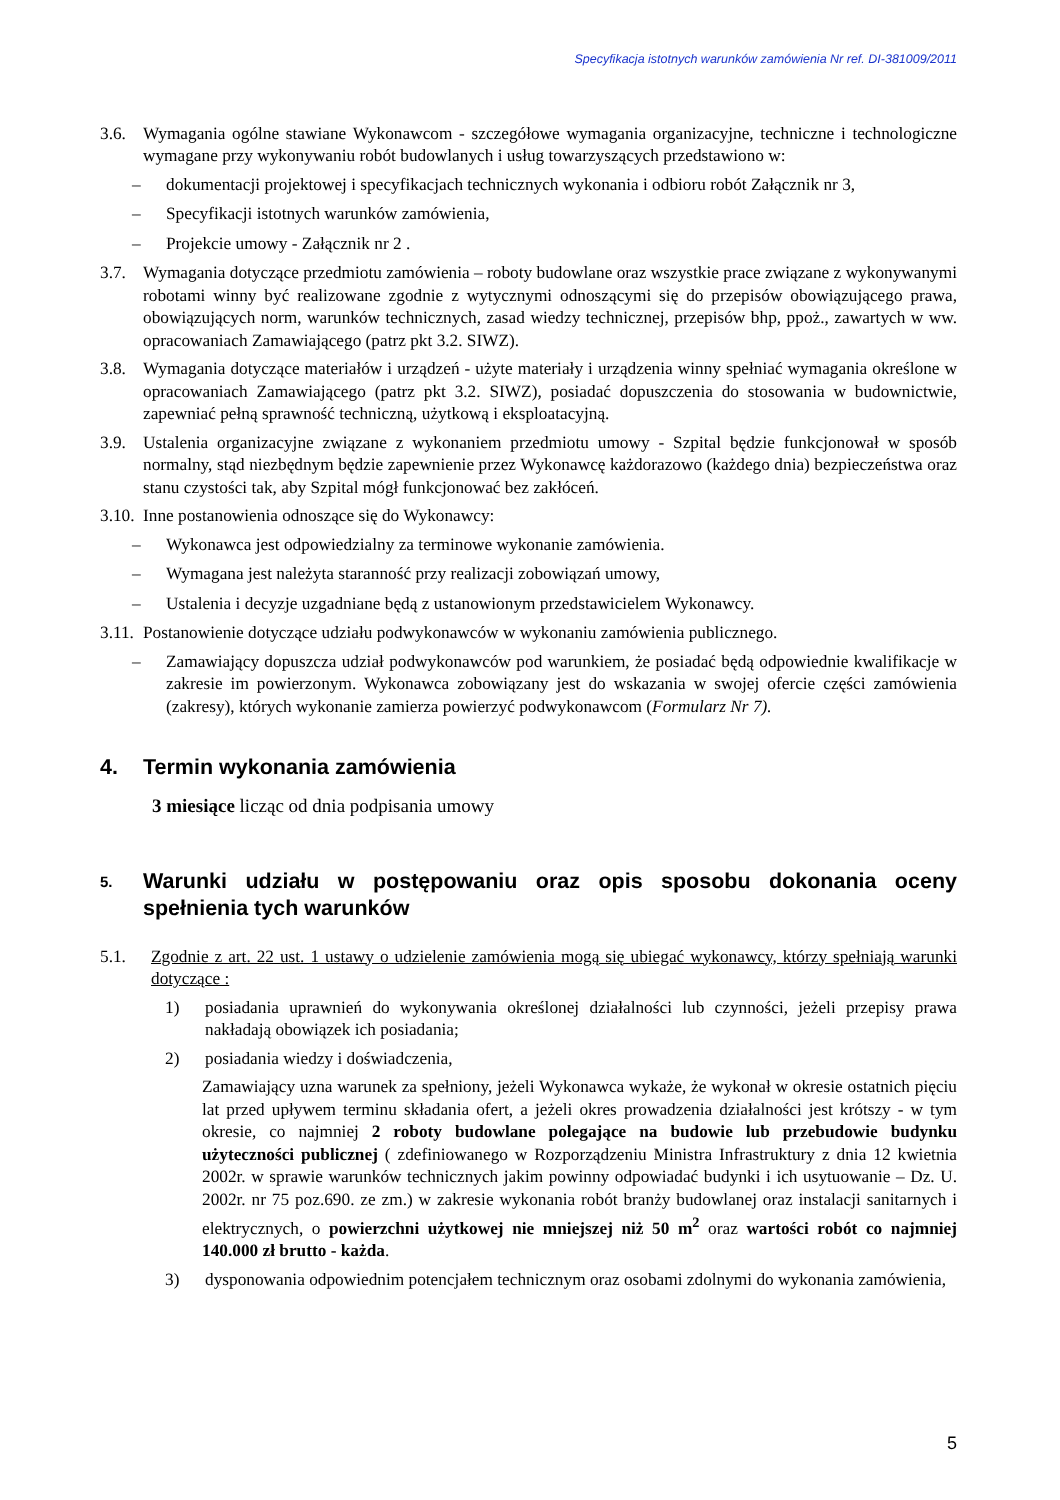Specyfikacja istotnych warunków zamówienia Nr ref. DI-381009/2011
3.6. Wymagania ogólne stawiane Wykonawcom - szczegółowe wymagania organizacyjne, techniczne i technologiczne wymagane przy wykonywaniu robót budowlanych i usług towarzyszących przedstawiono w:
– dokumentacji projektowej i specyfikacjach technicznych wykonania i odbioru robót Załącznik nr 3,
– Specyfikacji istotnych warunków zamówienia,
– Projekcie umowy - Załącznik nr 2 .
3.7. Wymagania dotyczące przedmiotu zamówienia – roboty budowlane oraz wszystkie prace związane z wykonywanymi robotami winny być realizowane zgodnie z wytycznymi odnoszącymi się do przepisów obowiązującego prawa, obowiązujących norm, warunków technicznych, zasad wiedzy technicznej, przepisów bhp, ppoż., zawartych w ww. opracowaniach Zamawiającego (patrz pkt 3.2. SIWZ).
3.8. Wymagania dotyczące materiałów i urządzeń - użyte materiały i urządzenia winny spełniać wymagania określone w opracowaniach Zamawiającego (patrz pkt 3.2. SIWZ), posiadać dopuszczenia do stosowania w budownictwie, zapewniać pełną sprawność techniczną, użytkową i eksploatacyjną.
3.9. Ustalenia organizacyjne związane z wykonaniem przedmiotu umowy - Szpital będzie funkcjonował w sposób normalny, stąd niezbędnym będzie zapewnienie przez Wykonawcę każdorazowo (każdego dnia) bezpieczeństwa oraz stanu czystości tak, aby Szpital mógł funkcjonować bez zakłóceń.
3.10. Inne postanowienia odnoszące się do Wykonawcy:
– Wykonawca jest odpowiedzialny za terminowe wykonanie zamówienia.
– Wymagana jest należyta staranność przy realizacji zobowiązań umowy,
– Ustalenia i decyzje uzgadniane będą z ustanowionym przedstawicielem Wykonawcy.
3.11. Postanowienie dotyczące udziału podwykonawców w wykonaniu zamówienia publicznego.
– Zamawiający dopuszcza udział podwykonawców pod warunkiem, że posiadać będą odpowiednie kwalifikacje w zakresie im powierzonym. Wykonawca zobowiązany jest do wskazania w swojej ofercie części zamówienia (zakresy), których wykonanie zamierza powierzyć podwykonawcom (Formularz Nr 7).
4. Termin wykonania zamówienia
3 miesiące licząc od dnia podpisania umowy
5. Warunki udziału w postępowaniu oraz opis sposobu dokonania oceny spełnienia tych warunków
5.1. Zgodnie z art. 22 ust. 1 ustawy o udzielenie zamówienia mogą się ubiegać wykonawcy, którzy spełniają warunki dotyczące :
1) posiadania uprawnień do wykonywania określonej działalności lub czynności, jeżeli przepisy prawa nakładają obowiązek ich posiadania;
2) posiadania wiedzy i doświadczenia,
Zamawiający uzna warunek za spełniony, jeżeli Wykonawca wykaże, że wykonał w okresie ostatnich pięciu lat przed upływem terminu składania ofert, a jeżeli okres prowadzenia działalności jest krótszy - w tym okresie, co najmniej 2 roboty budowlane polegające na budowie lub przebudowie budynku użyteczności publicznej ( zdefiniowanego w Rozporządzeniu Ministra Infrastruktury z dnia 12 kwietnia 2002r. w sprawie warunków technicznych jakim powinny odpowiadać budynki i ich usytuowanie – Dz. U. 2002r. nr 75 poz.690. ze zm.) w zakresie wykonania robót branży budowlanej oraz instalacji sanitarnych i elektrycznych, o powierzchni użytkowej nie mniejszej niż 50 m<sup>2</sup> oraz wartości robót co najmniej 140.000 zł brutto - każda.
3) dysponowania odpowiednim potencjałem technicznym oraz osobami zdolnymi do wykonania zamówienia,
5